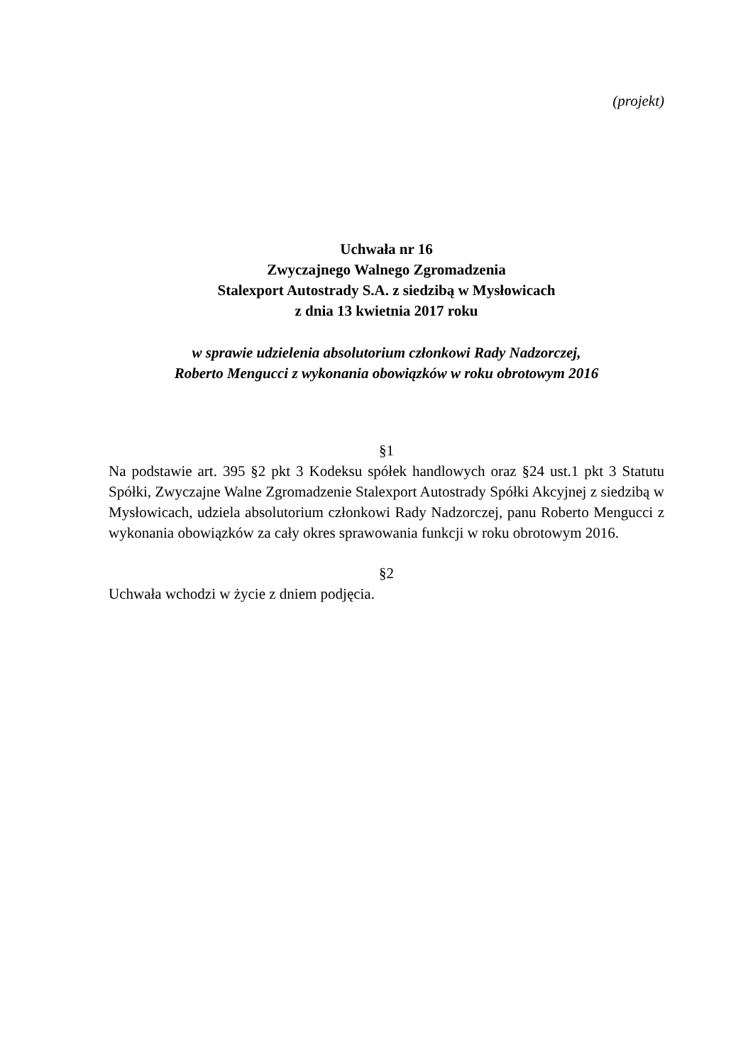(projekt)
Uchwała nr 16
Zwyczajnego Walnego Zgromadzenia
Stalexport Autostrady S.A. z siedzibą w Mysłowicach
z dnia 13 kwietnia 2017 roku
w sprawie udzielenia absolutorium członkowi Rady Nadzorczej,
Roberto Mengucci z wykonania obowiązków w roku obrotowym 2016
§1
Na podstawie art. 395 §2 pkt 3 Kodeksu spółek handlowych oraz §24 ust.1 pkt 3 Statutu Spółki, Zwyczajne Walne Zgromadzenie Stalexport Autostrady Spółki Akcyjnej z siedzibą w Mysłowicach, udziela absolutorium członkowi Rady Nadzorczej, panu Roberto Mengucci z wykonania obowiązków za cały okres sprawowania funkcji w roku obrotowym 2016.
§2
Uchwała wchodzi w życie z dniem podjęcia.